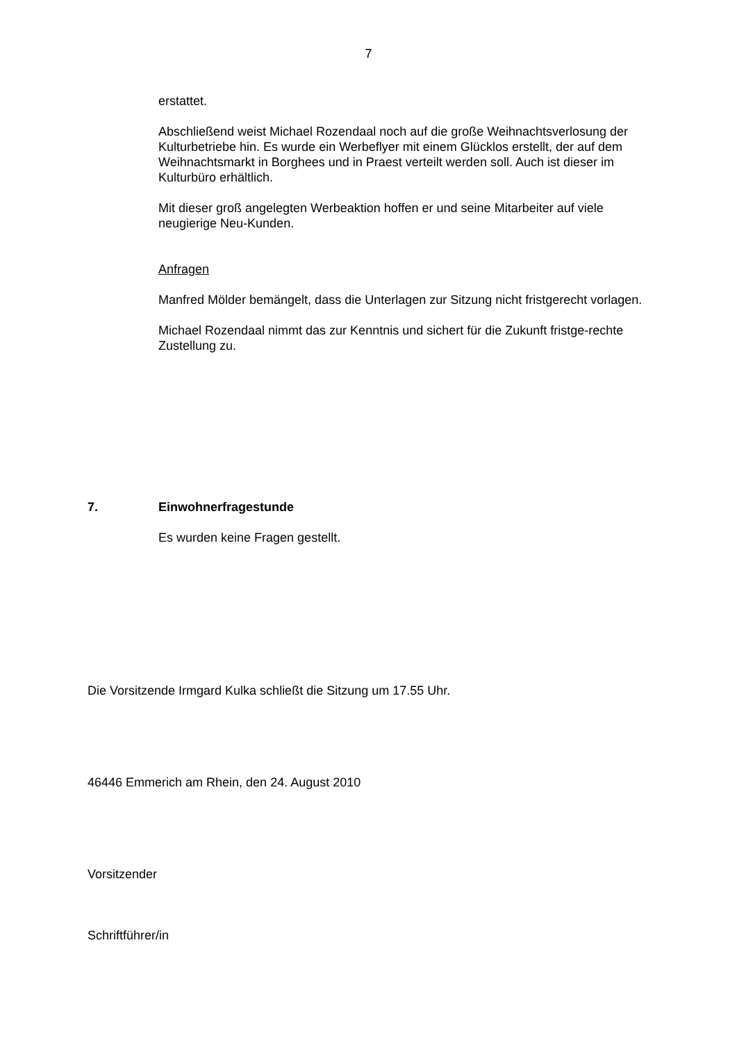7
erstattet.
Abschließend weist Michael Rozendaal noch auf die große Weihnachtsverlosung der Kulturbetriebe hin. Es wurde ein Werbeflyer mit einem Glücklos erstellt, der auf dem Weihnachtsmarkt in Borghees und in Praest verteilt werden soll. Auch ist dieser im Kulturbüro erhältlich.
Mit dieser groß angelegten Werbeaktion hoffen er und seine Mitarbeiter auf viele neugierige Neu-Kunden.
Anfragen
Manfred Mölder bemängelt, dass die Unterlagen zur Sitzung nicht fristgerecht vorlagen.
Michael Rozendaal nimmt das zur Kenntnis und sichert für die Zukunft fristge-rechte Zustellung zu.
7. Einwohnerfragestunde
Es wurden keine Fragen gestellt.
Die Vorsitzende Irmgard Kulka schließt die Sitzung um 17.55 Uhr.
46446 Emmerich am Rhein, den 24. August 2010
Vorsitzender
Schriftführer/in